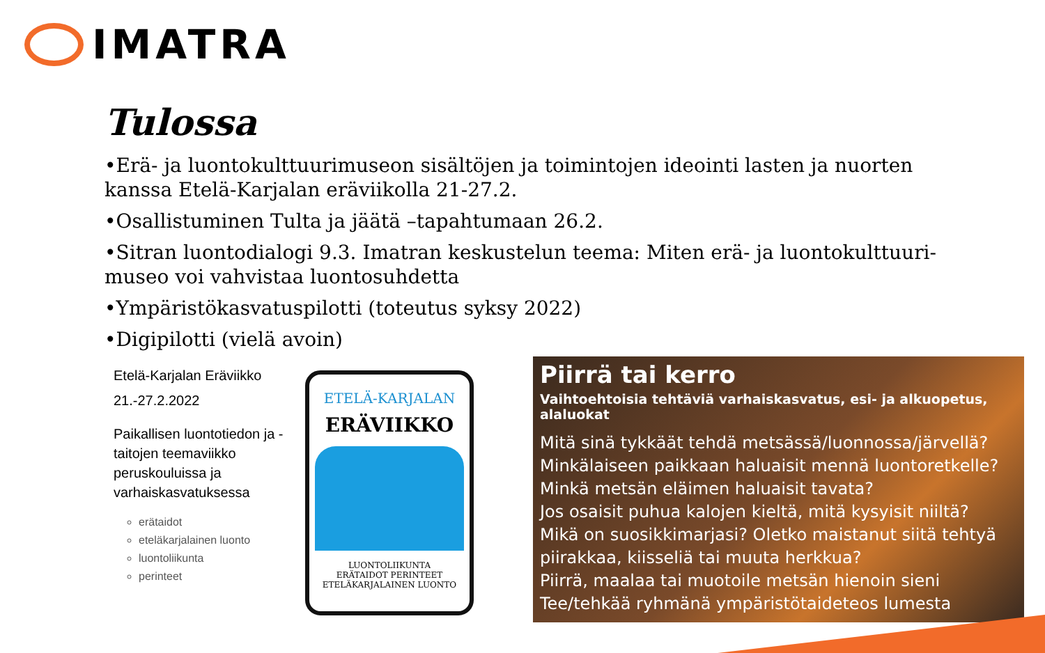IMATRA
Tulossa
•Erä- ja luontokulttuurimuseon sisältöjen ja toimintojen ideointi lasten ja nuorten kanssa Etelä-Karjalan eräviikolla 21-27.2.
•Osallistuminen Tulta ja jäätä –tapahtumaan 26.2.
•Sitran luontodialogi 9.3. Imatran keskustelun teema: Miten erä- ja luontokulttuuri-museo voi vahvistaa luontosuhdetta
•Ympäristökasvatuspilotti (toteutus syksy 2022)
•Digipilotti (vielä avoin)
Etelä-Karjalan Eräviikko
21.-27.2.2022
Paikallisen luontotiedon ja -taitojen teemaviikko peruskouluissa ja varhaiskasvatuksessa
erätaidot
eteläkarjalainen luonto
luontoliikunta
perinteet
ETELÄ-KARJALAN
ERÄVIIKKO
LUONTOLIIKUNTA
ERÄTAIDOT PERINTEET
ETELÄKARJALAINEN LUONTO
Piirrä tai kerro
Vaihtoehtoisia tehtäviä varhaiskasvatus, esi- ja alkuopetus, alaluokat
Mitä sinä tykkäät tehdä metsässä/luonnossa/järvellä?
Minkälaiseen paikkaan haluaisit mennä luontoretkelle?
Minkä metsän eläimen haluaisit tavata?
Jos osaisit puhua kalojen kieltä, mitä kysyisit niiltä?
Mikä on suosikkimarjasi? Oletko maistanut siitä tehtyä piirakkaa, kiisseliä tai muuta herkkua?
Piirrä, maalaa tai muotoile metsän hienoin sieni
Tee/tehkää ryhmänä ympäristötaideteos lumesta